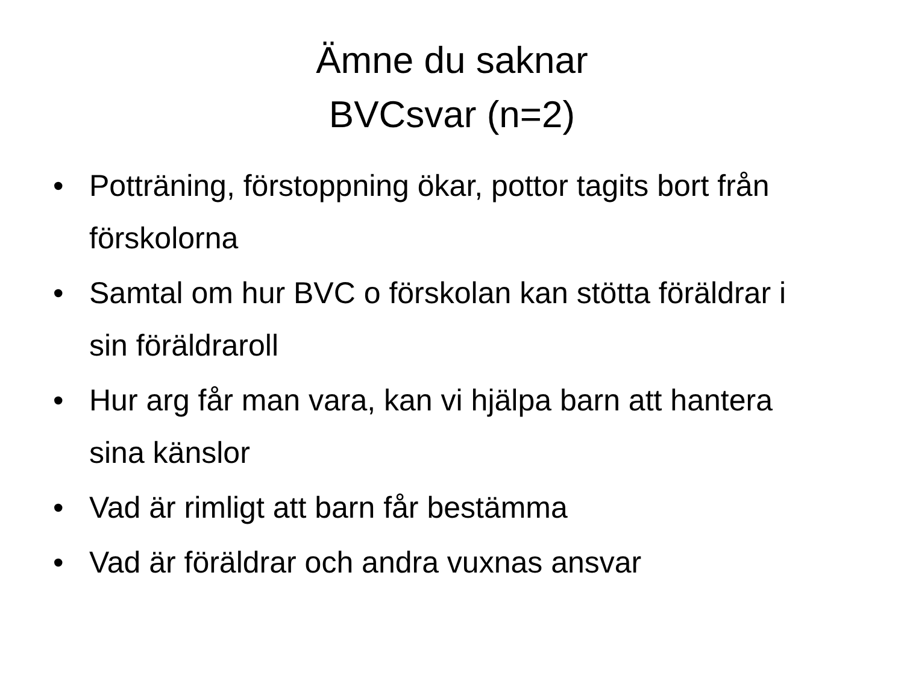Ämne du saknar
BVCsvar (n=2)
• Potträning, förstoppning ökar, pottor tagits bort från förskolorna
• Samtal om hur BVC o förskolan kan stötta föräldrar i sin föräldraroll
• Hur arg får man vara, kan vi hjälpa barn att hantera sina känslor
• Vad är rimligt att barn får bestämma
• Vad är föräldrar och andra vuxnas ansvar